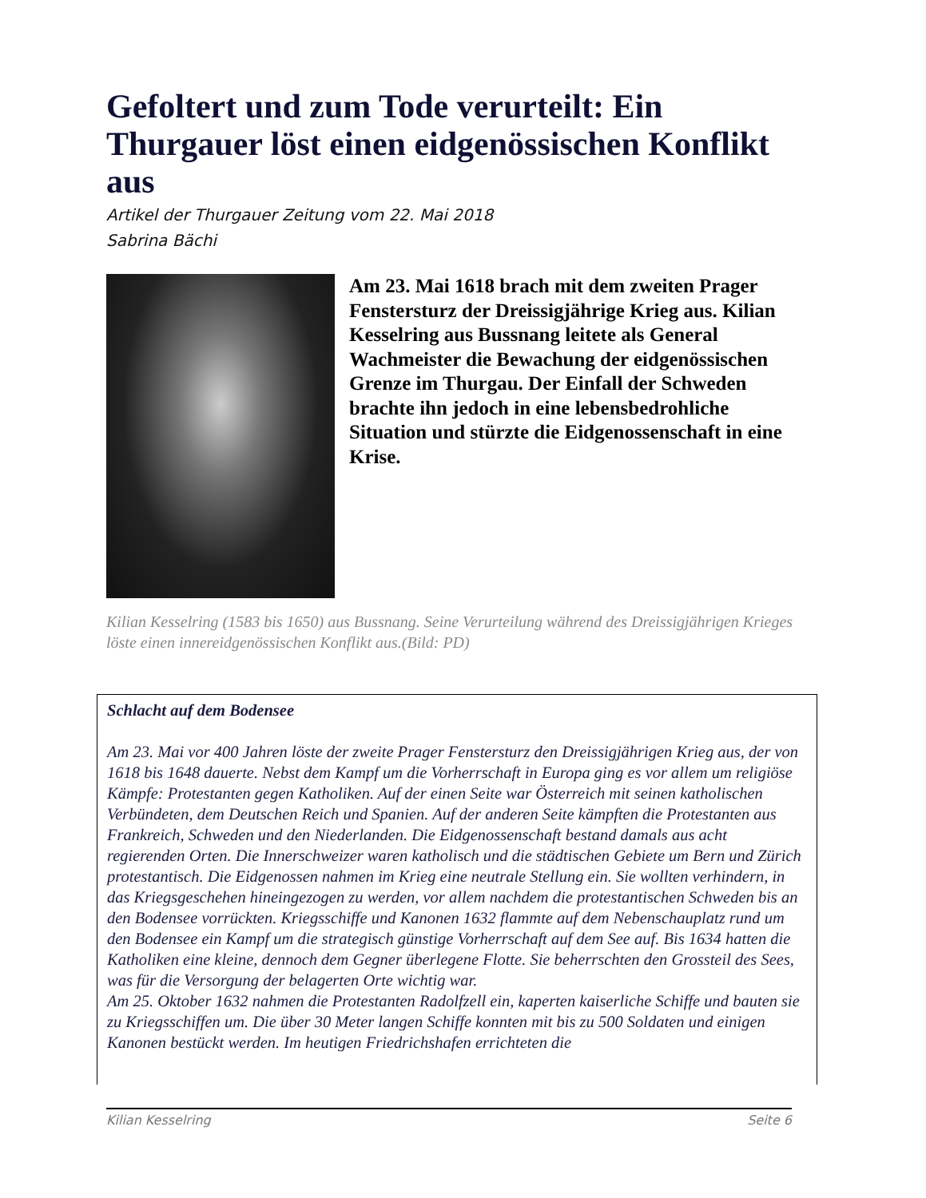Gefoltert und zum Tode verurteilt: Ein Thurgauer löst einen eidgenössischen Konflikt aus
Artikel der Thurgauer Zeitung vom 22. Mai 2018
Sabrina Bächi
Am 23. Mai 1618 brach mit dem zweiten Prager Fenstersturz der Dreissigjährige Krieg aus. Kilian Kesselring aus Bussnang leitete als General Wachmeister die Bewachung der eidgenössischen Grenze im Thurgau. Der Einfall der Schweden brachte ihn jedoch in eine lebensbedrohliche Situation und stürzte die Eidgenossenschaft in eine Krise.
Kilian Kesselring (1583 bis 1650) aus Bussnang. Seine Verurteilung während des Dreissigjährigen Krieges löste einen innereidgenössischen Konflikt aus.(Bild: PD)
Schlacht auf dem Bodensee
Am 23. Mai vor 400 Jahren löste der zweite Prager Fenstersturz den Dreissigjährigen Krieg aus, der von 1618 bis 1648 dauerte. Nebst dem Kampf um die Vorherrschaft in Europa ging es vor allem um religiöse Kämpfe: Protestanten gegen Katholiken. Auf der einen Seite war Österreich mit seinen katholischen Verbündeten, dem Deutschen Reich und Spanien. Auf der anderen Seite kämpften die Protestanten aus Frankreich, Schweden und den Niederlanden. Die Eidgenossenschaft bestand damals aus acht regierenden Orten. Die Innerschweizer waren katholisch und die städtischen Gebiete um Bern und Zürich protestantisch. Die Eidgenossen nahmen im Krieg eine neutrale Stellung ein. Sie wollten verhindern, in das Kriegsgeschehen hineingezogen zu werden, vor allem nachdem die protestantischen Schweden bis an den Bodensee vorrückten. Kriegsschiffe und Kanonen 1632 flammte auf dem Nebenschauplatz rund um den Bodensee ein Kampf um die strategisch günstige Vorherrschaft auf dem See auf. Bis 1634 hatten die Katholiken eine kleine, dennoch dem Gegner überlegene Flotte. Sie beherrschten den Grossteil des Sees, was für die Versorgung der belagerten Orte wichtig war.
Am 25. Oktober 1632 nahmen die Protestanten Radolfzell ein, kaperten kaiserliche Schiffe und bauten sie zu Kriegsschiffen um. Die über 30 Meter langen Schiffe konnten mit bis zu 500 Soldaten und einigen Kanonen bestückt werden. Im heutigen Friedrichshafen errichteten die
Kilian Kesselring Seite 6